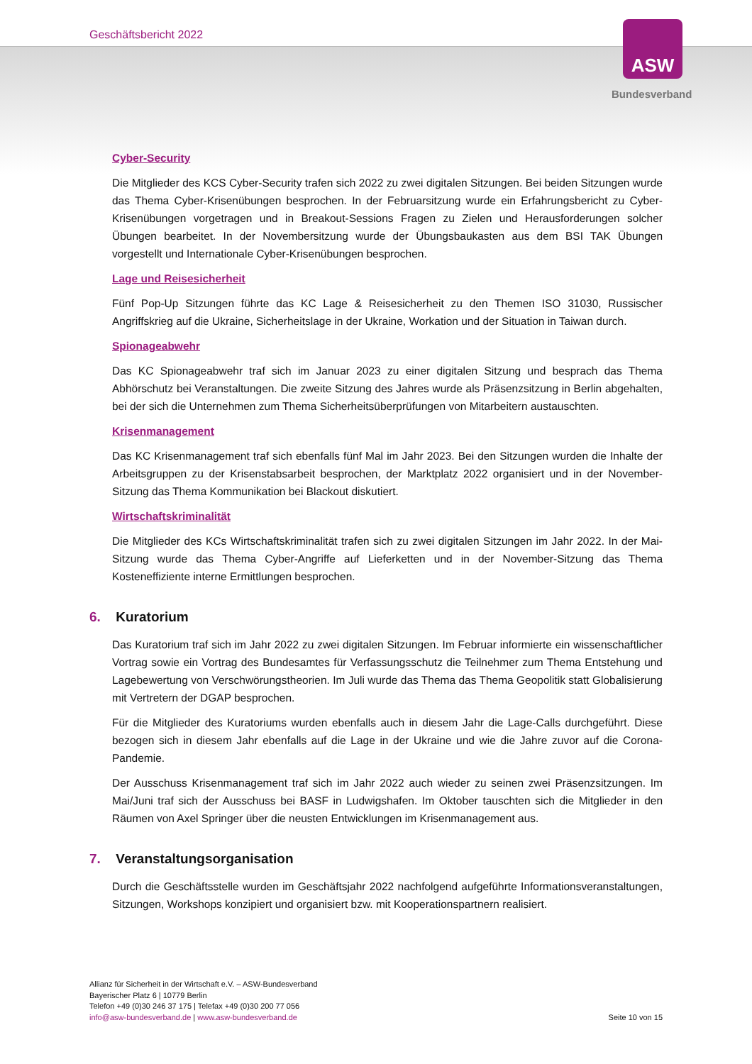Geschäftsbericht 2022 ASW
Bundesverband
Cyber-Security
Die Mitglieder des KCS Cyber-Security trafen sich 2022 zu zwei digitalen Sitzungen. Bei beiden Sitzungen wurde das Thema Cyber-Krisenübungen besprochen. In der Februarsitzung wurde ein Erfahrungsbericht zu Cyber-Krisenübungen vorgetragen und in Breakout-Sessions Fragen zu Zielen und Herausforderungen solcher Übungen bearbeitet. In der Novembersitzung wurde der Übungsbaukasten aus dem BSI TAK Übungen vorgestellt und Internationale Cyber-Krisenübungen besprochen.
Lage und Reisesicherheit
Fünf Pop-Up Sitzungen führte das KC Lage & Reisesicherheit zu den Themen ISO 31030, Russischer Angriffskrieg auf die Ukraine, Sicherheitslage in der Ukraine, Workation und der Situation in Taiwan durch.
Spionageabwehr
Das KC Spionageabwehr traf sich im Januar 2023 zu einer digitalen Sitzung und besprach das Thema Abhörschutz bei Veranstaltungen. Die zweite Sitzung des Jahres wurde als Präsenzsitzung in Berlin abgehalten, bei der sich die Unternehmen zum Thema Sicherheitsüberprüfungen von Mitarbeitern austauschten.
Krisenmanagement
Das KC Krisenmanagement traf sich ebenfalls fünf Mal im Jahr 2023. Bei den Sitzungen wurden die Inhalte der Arbeitsgruppen zu der Krisenstabsarbeit besprochen, der Marktplatz 2022 organisiert und in der November-Sitzung das Thema Kommunikation bei Blackout diskutiert.
Wirtschaftskriminalität
Die Mitglieder des KCs Wirtschaftskriminalität trafen sich zu zwei digitalen Sitzungen im Jahr 2022. In der Mai-Sitzung wurde das Thema Cyber-Angriffe auf Lieferketten und in der November-Sitzung das Thema Kosteneffiziente interne Ermittlungen besprochen.
6. Kuratorium
Das Kuratorium traf sich im Jahr 2022 zu zwei digitalen Sitzungen. Im Februar informierte ein wissenschaftlicher Vortrag sowie ein Vortrag des Bundesamtes für Verfassungsschutz die Teilnehmer zum Thema Entstehung und Lagebewertung von Verschwörungstheorien. Im Juli wurde das Thema das Thema Geopolitik statt Globalisierung mit Vertretern der DGAP besprochen.
Für die Mitglieder des Kuratoriums wurden ebenfalls auch in diesem Jahr die Lage-Calls durchgeführt. Diese bezogen sich in diesem Jahr ebenfalls auf die Lage in der Ukraine und wie die Jahre zuvor auf die Corona-Pandemie.
Der Ausschuss Krisenmanagement traf sich im Jahr 2022 auch wieder zu seinen zwei Präsenzsitzungen. Im Mai/Juni traf sich der Ausschuss bei BASF in Ludwigshafen. Im Oktober tauschten sich die Mitglieder in den Räumen von Axel Springer über die neusten Entwicklungen im Krisenmanagement aus.
7. Veranstaltungsorganisation
Durch die Geschäftsstelle wurden im Geschäftsjahr 2022 nachfolgend aufgeführte Informationsveranstaltungen, Sitzungen, Workshops konzipiert und organisiert bzw. mit Kooperationspartnern realisiert.
Allianz für Sicherheit in der Wirtschaft e.V. – ASW-Bundesverband
Bayerischer Platz 6 | 10779 Berlin
Telefon +49 (0)30 246 37 175 | Telefax +49 (0)30 200 77 056
info@asw-bundesverband.de | www.asw-bundesverband.de
Seite 10 von 15